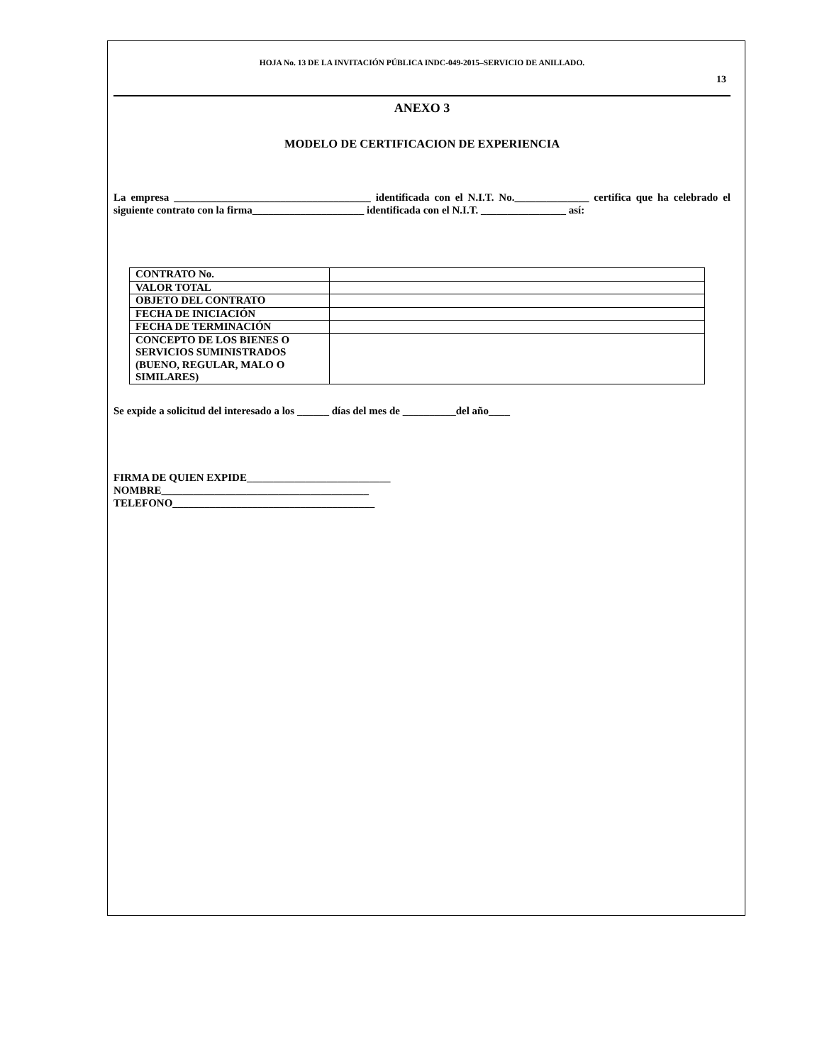HOJA No. 13 DE LA INVITACIÓN PÚBLICA INDC-049-2015–SERVICIO DE ANILLADO.
13
ANEXO 3
MODELO DE CERTIFICACION DE EXPERIENCIA
La empresa _____________________________________ identificada con el N.I.T. No.______________ certifica que ha celebrado el siguiente contrato con la firma_____________________ identificada con el N.I.T. ________________ así:
| CONTRATO No. | |
| VALOR TOTAL | |
| OBJETO DEL CONTRATO | |
| FECHA DE INICIACIÓN | |
| FECHA DE TERMINACIÓN | |
| CONCEPTO DE LOS BIENES O SERVICIOS SUMINISTRADOS (BUENO, REGULAR, MALO O SIMILARES) | |
Se expide a solicitud del interesado a los ______ días del mes de __________del año____
FIRMA DE QUIEN EXPIDE___________________________
NOMBRE_______________________________________
TELEFONO______________________________________